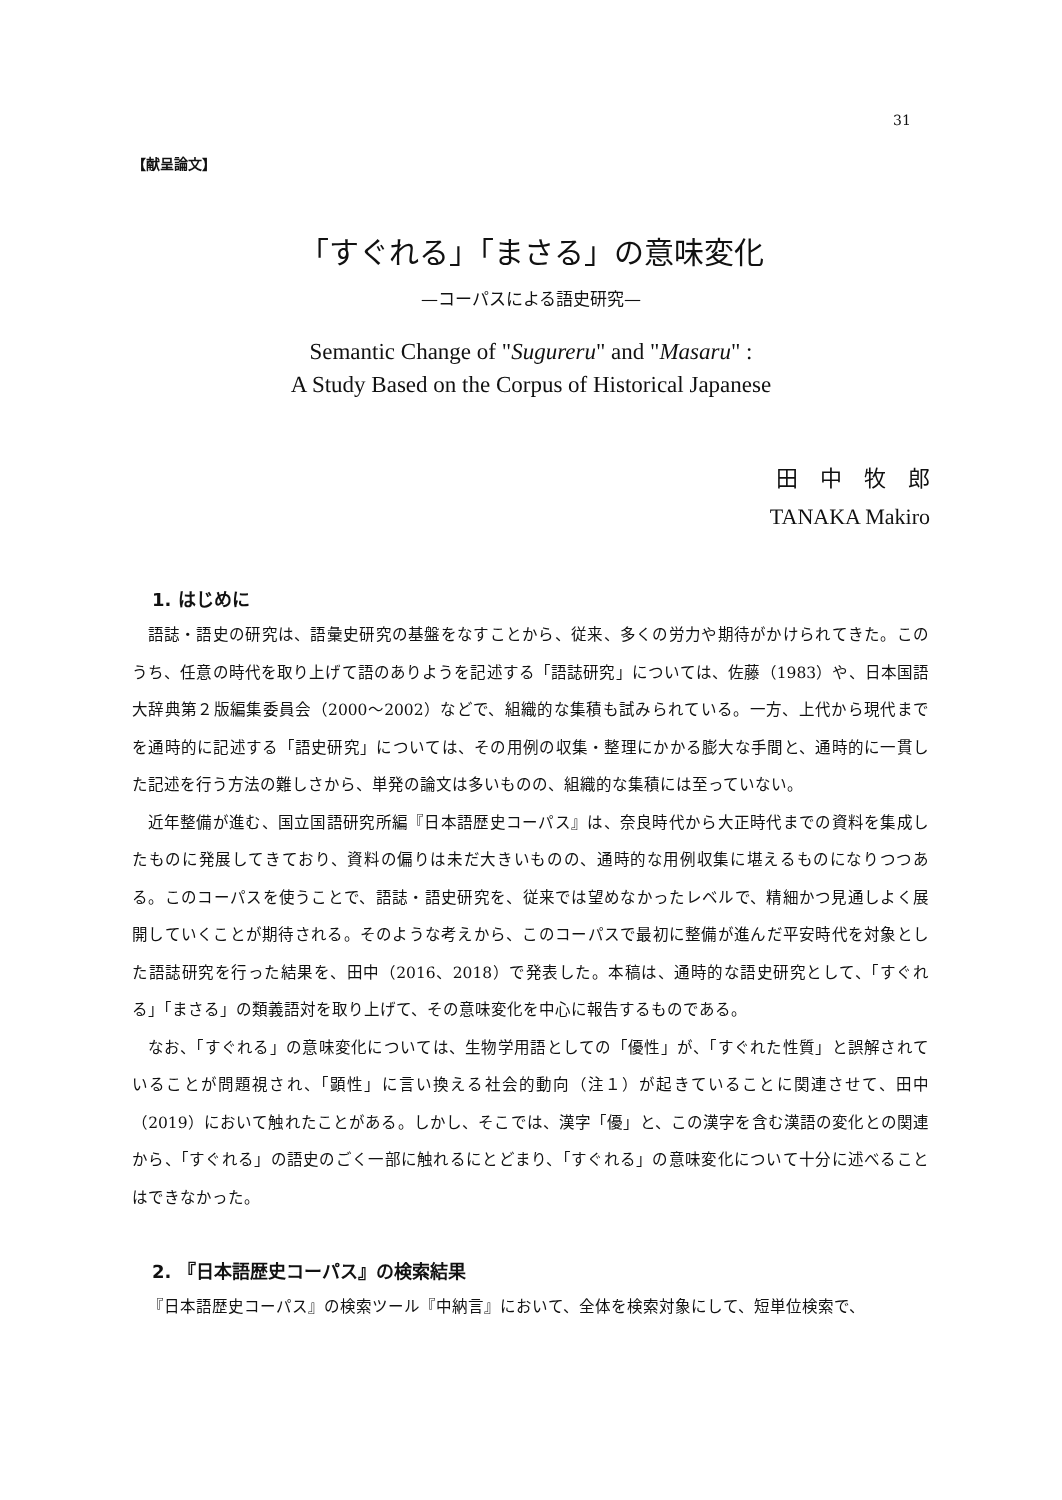31
【献呈論文】
「すぐれる」「まさる」の意味変化
—コーパスによる語史研究—
Semantic Change of "Sugureru" and "Masaru" :
A Study Based on the Corpus of Historical Japanese
田　中　牧　郎
TANAKA Makiro
1. はじめに
語誌・語史の研究は、語彙史研究の基盤をなすことから、従来、多くの労力や期待がかけられてきた。このうち、任意の時代を取り上げて語のありようを記述する「語誌研究」については、佐藤（1983）や、日本国語大辞典第２版編集委員会（2000〜2002）などで、組織的な集積も試みられている。一方、上代から現代までを通時的に記述する「語史研究」については、その用例の収集・整理にかかる膨大な手間と、通時的に一貫した記述を行う方法の難しさから、単発の論文は多いものの、組織的な集積には至っていない。
近年整備が進む、国立国語研究所編『日本語歴史コーパス』は、奈良時代から大正時代までの資料を集成したものに発展してきており、資料の偏りは未だ大きいものの、通時的な用例収集に堪えるものになりつつある。このコーパスを使うことで、語誌・語史研究を、従来では望めなかったレベルで、精細かつ見通しよく展開していくことが期待される。そのような考えから、このコーパスで最初に整備が進んだ平安時代を対象とした語誌研究を行った結果を、田中（2016、2018）で発表した。本稿は、通時的な語史研究として、「すぐれる」「まさる」の類義語対を取り上げて、その意味変化を中心に報告するものである。
なお、「すぐれる」の意味変化については、生物学用語としての「優性」が、「すぐれた性質」と誤解されていることが問題視され、「顕性」に言い換える社会的動向（注１）が起きていることに関連させて、田中（2019）において触れたことがある。しかし、そこでは、漢字「優」と、この漢字を含む漢語の変化との関連から、「すぐれる」の語史のごく一部に触れるにとどまり、「すぐれる」の意味変化について十分に述べることはできなかった。
2. 『日本語歴史コーパス』の検索結果
『日本語歴史コーパス』の検索ツール『中納言』において、全体を検索対象にして、短単位検索で、